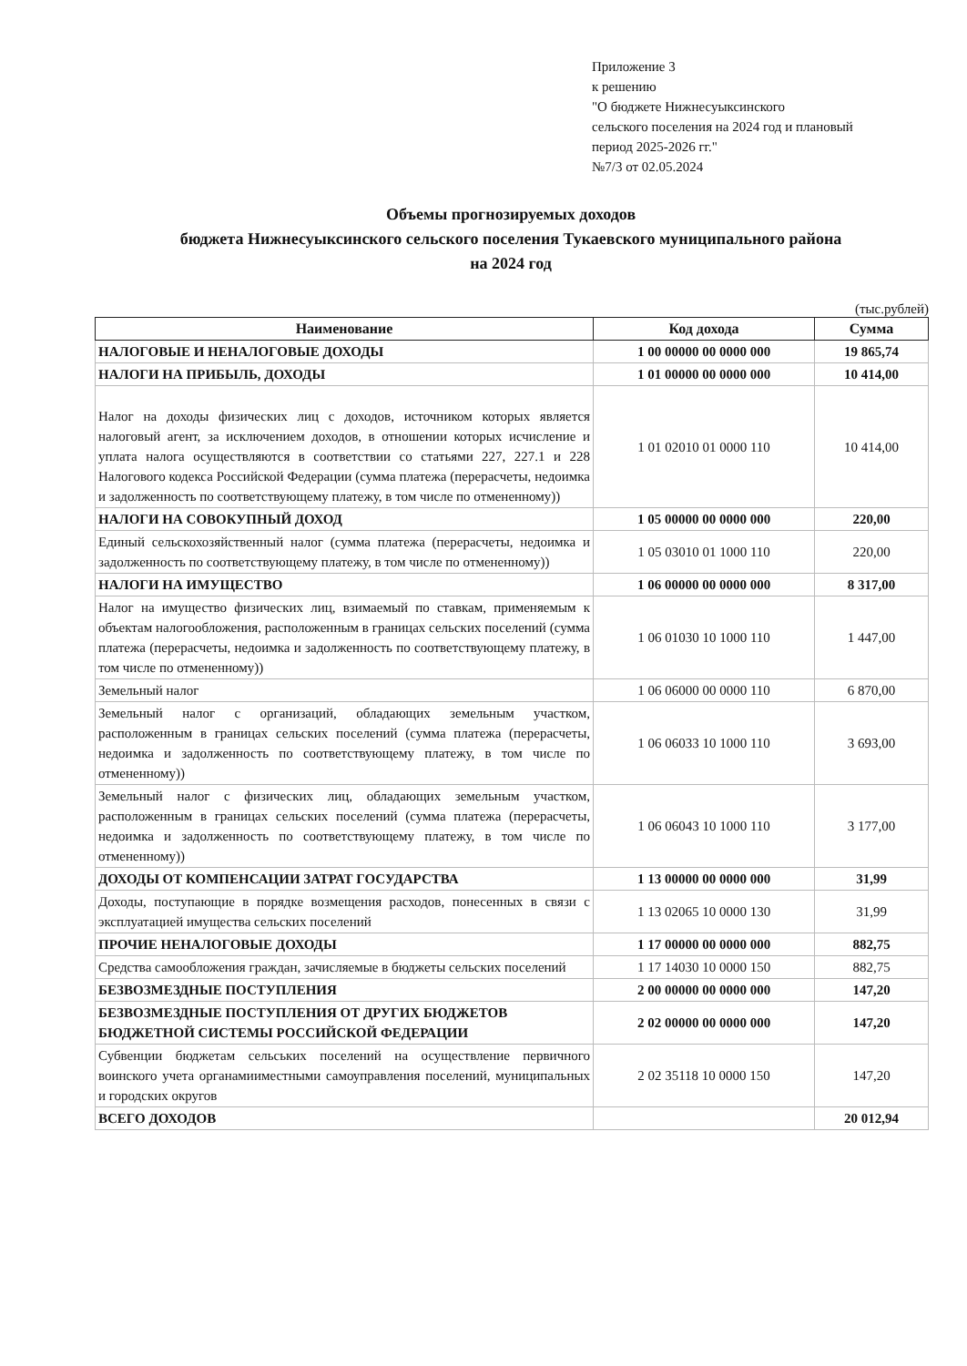Приложение 3
к решению
"О бюджете Нижнесуыксинского
сельского поселения на 2024 год и плановый
период 2025-2026 гг."
№7/3 от 02.05.2024
Объемы прогнозируемых доходов
бюджета Нижнесуыксинского сельского поселения Тукаевского муниципального района
на 2024 год
(тыс.рублей)
| Наименование | Код дохода | Сумма |
| --- | --- | --- |
| НАЛОГОВЫЕ И НЕНАЛОГОВЫЕ ДОХОДЫ | 1 00 00000 00 0000 000 | 19 865,74 |
| НАЛОГИ НА ПРИБЫЛЬ, ДОХОДЫ | 1 01 00000 00 0000 000 | 10 414,00 |
| Налог на доходы физических лиц с доходов, источником которых является налоговый агент, за исключением доходов, в отношении которых исчисление и уплата налога осуществляются в соответствии со статьями 227, 227.1 и 228 Налогового кодекса Российской Федерации (сумма платежа (перерасчеты, недоимка и задолженность по соответствующему платежу, в том числе по отмененному)) | 1 01 02010 01 0000 110 | 10 414,00 |
| НАЛОГИ НА СОВОКУПНЫЙ ДОХОД | 1 05 00000 00 0000 000 | 220,00 |
| Единый сельскохозяйственный налог (сумма платежа (перерасчеты, недоимка и задолженность по соответствующему платежу, в том числе по отмененному)) | 1 05 03010 01 1000 110 | 220,00 |
| НАЛОГИ НА ИМУЩЕСТВО | 1 06 00000 00 0000 000 | 8 317,00 |
| Налог на имущество физических лиц, взимаемый по ставкам, применяемым к объектам налогообложения, расположенным в границах сельских поселений (сумма платежа (перерасчеты, недоимка и задолженность по соответствующему платежу, в том числе по отмененному)) | 1 06 01030 10 1000 110 | 1 447,00 |
| Земельный налог | 1 06 06000 00 0000 110 | 6 870,00 |
| Земельный налог с организаций, обладающих земельным участком, расположенным в границах сельских поселений (сумма платежа (перерасчеты, недоимка и задолженность по соответствующему платежу, в том числе по отмененному)) | 1 06 06033 10 1000 110 | 3 693,00 |
| Земельный налог с физических лиц, обладающих земельным участком, расположенным в границах сельских поселений (сумма платежа (перерасчеты, недоимка и задолженность по соответствующему платежу, в том числе по отмененному)) | 1 06 06043 10 1000 110 | 3 177,00 |
| ДОХОДЫ ОТ КОМПЕНСАЦИИ ЗАТРАТ ГОСУДАРСТВА | 1 13 00000 00 0000 000 | 31,99 |
| Доходы, поступающие в порядке возмещения расходов, понесенных в связи с эксплуатацией имущества сельских поселений | 1 13 02065 10 0000 130 | 31,99 |
| ПРОЧИЕ НЕНАЛОГОВЫЕ ДОХОДЫ | 1 17 00000 00 0000 000 | 882,75 |
| Средства самообложения граждан, зачисляемые в бюджеты сельских поселений | 1 17 14030 10 0000 150 | 882,75 |
| БЕЗВОЗМЕЗДНЫЕ ПОСТУПЛЕНИЯ | 2 00 00000 00 0000 000 | 147,20 |
| БЕЗВОЗМЕЗДНЫЕ ПОСТУПЛЕНИЯ ОТ ДРУГИХ БЮДЖЕТОВ БЮДЖЕТНОЙ СИСТЕМЫ РОССИЙСКОЙ ФЕДЕРАЦИИ | 2 02 00000 00 0000 000 | 147,20 |
| Субвенции бюджетам сельських поселений на осуществление первичного воинского учета органамииместными самоуправления поселений, муниципальных и городских округов | 2 02 35118 10 0000 150 | 147,20 |
| ВСЕГО ДОХОДОВ | | 20 012,94 |